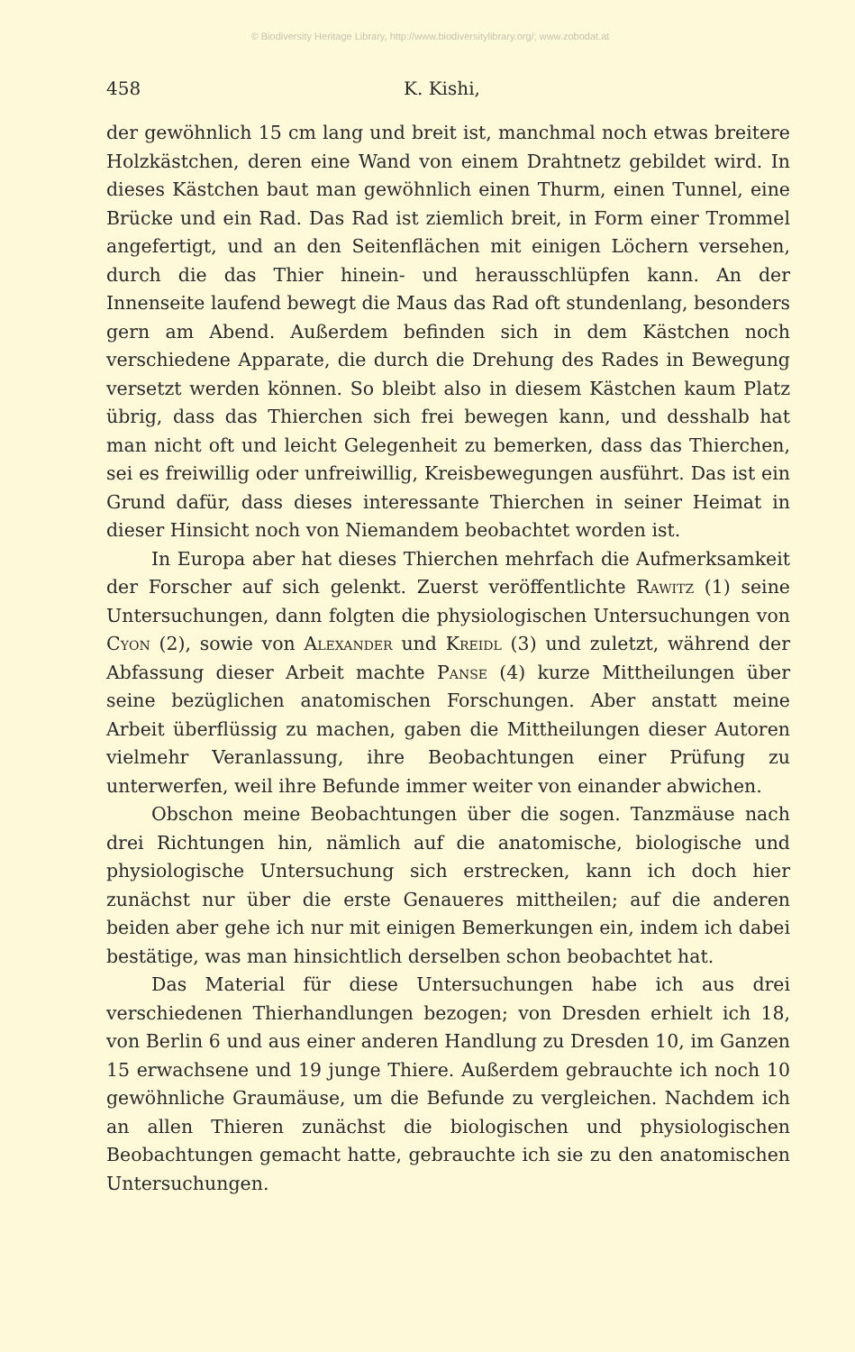© Biodiversity Heritage Library, http://www.biodiversitylibrary.org/; www.zobodat.at
458 K. Kishi,
der gewöhnlich 15 cm lang und breit ist, manchmal noch etwas breitere Holzkästchen, deren eine Wand von einem Drahtnetz gebildet wird. In dieses Kästchen baut man gewöhnlich einen Thurm, einen Tunnel, eine Brücke und ein Rad. Das Rad ist ziemlich breit, in Form einer Trommel angefertigt, und an den Seitenflächen mit einigen Löchern versehen, durch die das Thier hinein- und herausschlüpfen kann. An der Innenseite laufend bewegt die Maus das Rad oft stundenlang, besonders gern am Abend. Außerdem befinden sich in dem Kästchen noch verschiedene Apparate, die durch die Drehung des Rades in Bewegung versetzt werden können. So bleibt also in diesem Kästchen kaum Platz übrig, dass das Thierchen sich frei bewegen kann, und desshalb hat man nicht oft und leicht Gelegenheit zu bemerken, dass das Thierchen, sei es freiwillig oder unfreiwillig, Kreisbewegungen ausführt. Das ist ein Grund dafür, dass dieses interessante Thierchen in seiner Heimat in dieser Hinsicht noch von Niemandem beobachtet worden ist.
In Europa aber hat dieses Thierchen mehrfach die Aufmerksamkeit der Forscher auf sich gelenkt. Zuerst veröffentlichte Rawitz (1) seine Untersuchungen, dann folgten die physiologischen Untersuchungen von Cyon (2), sowie von Alexander und Kreidl (3) und zuletzt, während der Abfassung dieser Arbeit machte Panse (4) kurze Mittheilungen über seine bezüglichen anatomischen Forschungen. Aber anstatt meine Arbeit überflüssig zu machen, gaben die Mittheilungen dieser Autoren vielmehr Veranlassung, ihre Beobachtungen einer Prüfung zu unterwerfen, weil ihre Befunde immer weiter von einander abwichen.
Obschon meine Beobachtungen über die sogen. Tanzmäuse nach drei Richtungen hin, nämlich auf die anatomische, biologische und physiologische Untersuchung sich erstrecken, kann ich doch hier zunächst nur über die erste Genaueres mittheilen; auf die anderen beiden aber gehe ich nur mit einigen Bemerkungen ein, indem ich dabei bestätige, was man hinsichtlich derselben schon beobachtet hat.
Das Material für diese Untersuchungen habe ich aus drei verschiedenen Thierhandlungen bezogen; von Dresden erhielt ich 18, von Berlin 6 und aus einer anderen Handlung zu Dresden 10, im Ganzen 15 erwachsene und 19 junge Thiere. Außerdem gebrauchte ich noch 10 gewöhnliche Graumäuse, um die Befunde zu vergleichen. Nachdem ich an allen Thieren zunächst die biologischen und physiologischen Beobachtungen gemacht hatte, gebrauchte ich sie zu den anatomischen Untersuchungen.